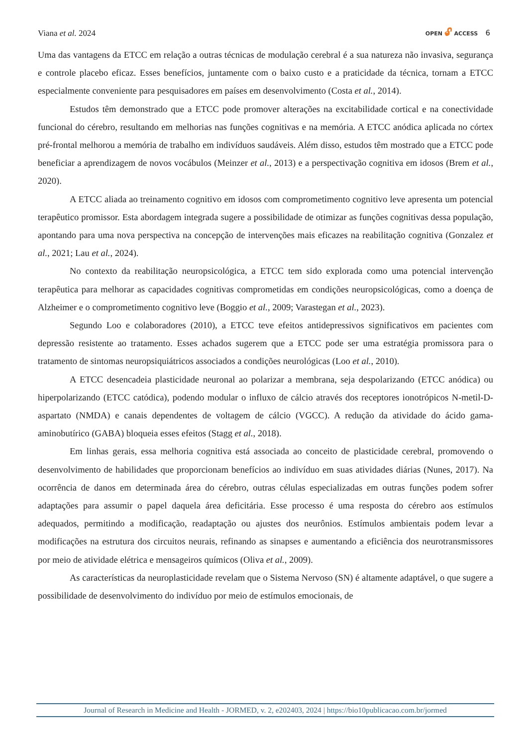Viana et al. 2024
OPEN 🔓︎ ACCESS 6
Uma das vantagens da ETCC em relação a outras técnicas de modulação cerebral é a sua natureza não invasiva, segurança e controle placebo eficaz. Esses benefícios, juntamente com o baixo custo e a praticidade da técnica, tornam a ETCC especialmente conveniente para pesquisadores em países em desenvolvimento (Costa et al., 2014).
Estudos têm demonstrado que a ETCC pode promover alterações na excitabilidade cortical e na conectividade funcional do cérebro, resultando em melhorias nas funções cognitivas e na memória. A ETCC anódica aplicada no córtex pré-frontal melhorou a memória de trabalho em indivíduos saudáveis. Além disso, estudos têm mostrado que a ETCC pode beneficiar a aprendizagem de novos vocábulos (Meinzer et al., 2013) e a perspectivação cognitiva em idosos (Brem et al., 2020).
A ETCC aliada ao treinamento cognitivo em idosos com comprometimento cognitivo leve apresenta um potencial terapêutico promissor. Esta abordagem integrada sugere a possibilidade de otimizar as funções cognitivas dessa população, apontando para uma nova perspectiva na concepção de intervenções mais eficazes na reabilitação cognitiva (Gonzalez et al., 2021; Lau et al., 2024).
No contexto da reabilitação neuropsicológica, a ETCC tem sido explorada como uma potencial intervenção terapêutica para melhorar as capacidades cognitivas comprometidas em condições neuropsicológicas, como a doença de Alzheimer e o comprometimento cognitivo leve (Boggio et al., 2009; Varastegan et al., 2023).
Segundo Loo e colaboradores (2010), a ETCC teve efeitos antidepressivos significativos em pacientes com depressão resistente ao tratamento. Esses achados sugerem que a ETCC pode ser uma estratégia promissora para o tratamento de sintomas neuropsiquiátricos associados a condições neurológicas (Loo et al., 2010).
A ETCC desencadeia plasticidade neuronal ao polarizar a membrana, seja despolarizando (ETCC anódica) ou hiperpolarizando (ETCC catódica), podendo modular o influxo de cálcio através dos receptores ionotrópicos N-metil-D-aspartato (NMDA) e canais dependentes de voltagem de cálcio (VGCC). A redução da atividade do ácido gama-aminobutírico (GABA) bloqueia esses efeitos (Stagg et al., 2018).
Em linhas gerais, essa melhoria cognitiva está associada ao conceito de plasticidade cerebral, promovendo o desenvolvimento de habilidades que proporcionam benefícios ao indivíduo em suas atividades diárias (Nunes, 2017). Na ocorrência de danos em determinada área do cérebro, outras células especializadas em outras funções podem sofrer adaptações para assumir o papel daquela área deficitária. Esse processo é uma resposta do cérebro aos estímulos adequados, permitindo a modificação, readaptação ou ajustes dos neurônios. Estímulos ambientais podem levar a modificações na estrutura dos circuitos neurais, refinando as sinapses e aumentando a eficiência dos neurotransmissores por meio de atividade elétrica e mensageiros químicos (Oliva et al., 2009).
As características da neuroplasticidade revelam que o Sistema Nervoso (SN) é altamente adaptável, o que sugere a possibilidade de desenvolvimento do indivíduo por meio de estímulos emocionais, de
Journal of Research in Medicine and Health - JORMED, v. 2, e202403, 2024 | https://bio10publicacao.com.br/jormed